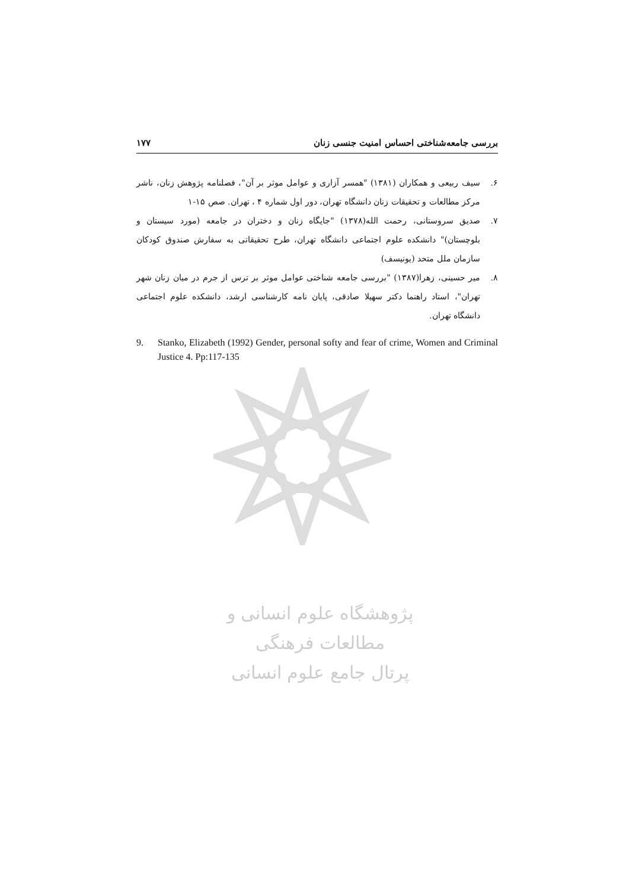بررسی جامعه‌شناختی احساس امنیت جنسی زنان ۱۷۷
۶. سیف ربیعی و همکاران (۱۳۸۱) "همسر آزاری و عوامل موثر بر آن"، فصلنامه پژوهش زنان، ناشر مرکز مطالعات و تحقیقات زنان دانشگاه تهران، دور اول شماره ۴ ، تهران. صص ۱۵-۱
۷. صدیق سروستانی، رحمت الله(۱۳۷۸) "جایگاه زنان و دختران در جامعه (مورد سیستان و بلوچستان)" دانشکده علوم اجتماعی دانشگاه تهران، طرح تحقیقاتی به سفارش صندوق کودکان سازمان ملل متحد (یونیسف)
۸. میر حسینی، زهرا(۱۳۸۷) "بررسی جامعه شناختی عوامل موثر بر ترس از جرم در میان زنان شهر تهران"، استاد راهنما دکتر سهیلا صادقی، پایان نامه کارشناسی ارشد، دانشکده علوم اجتماعی دانشگاه تهران.
9. Stanko, Elizabeth (1992) Gender, personal softy and fear of crime, Women and Criminal Justice 4. Pp:117-135
پژوهشگاه علوم انسانی و مطالعات فرهنگی
پرتال جامع علوم انسانی